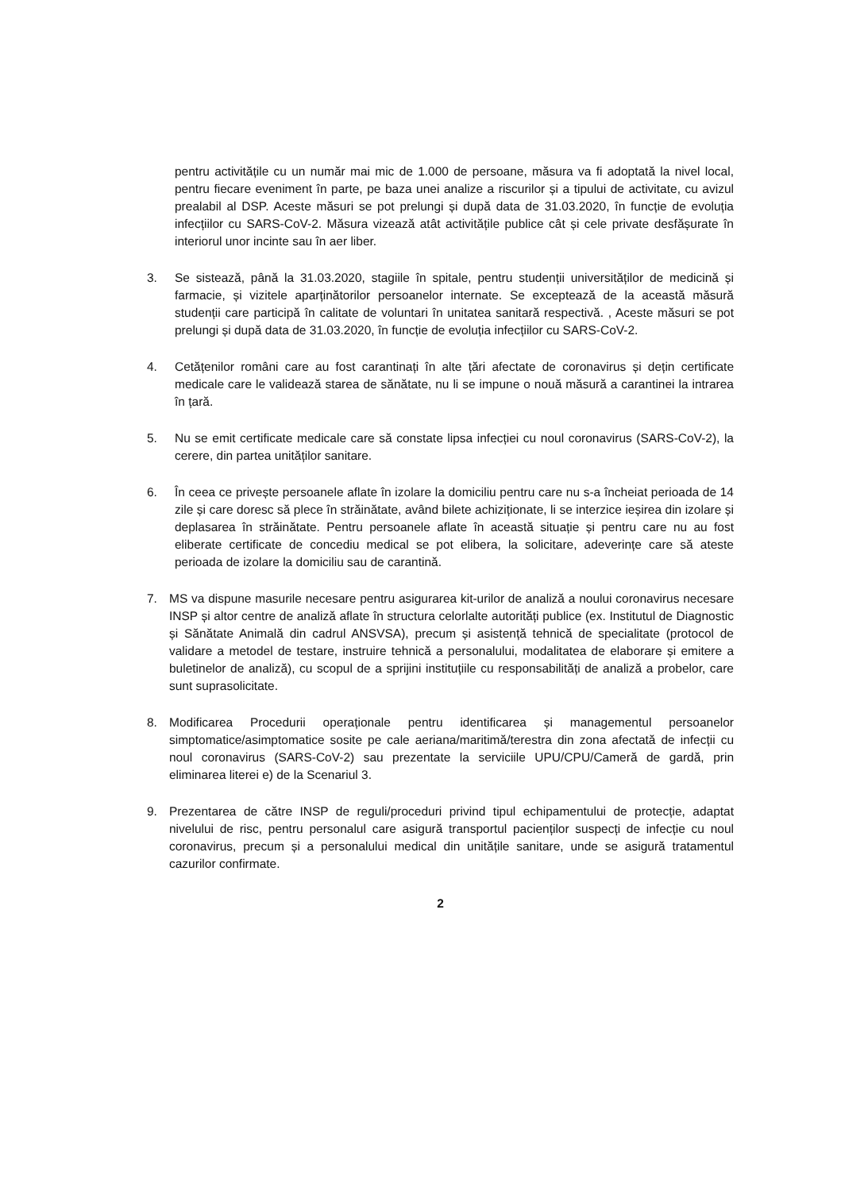pentru activitățile cu un număr mai mic de 1.000 de persoane, măsura va fi adoptată la nivel local, pentru fiecare eveniment în parte, pe baza unei analize a riscurilor și a tipului de activitate, cu avizul prealabil al DSP. Aceste măsuri se pot prelungi și după data de 31.03.2020, în funcție de evoluția infecțiilor cu SARS-CoV-2. Măsura vizează atât activitățile publice cât și cele private desfășurate în interiorul unor incinte sau în aer liber.
3. Se sistează, până la 31.03.2020, stagiile în spitale, pentru studenții universităților de medicină și farmacie, și vizitele aparținătorilor persoanelor internate. Se exceptează de la această măsură studenții care participă în calitate de voluntari în unitatea sanitară respectivă. , Aceste măsuri se pot prelungi și după data de 31.03.2020, în funcție de evoluția infecțiilor cu SARS-CoV-2.
4. Cetățenilor români care au fost carantinați în alte țări afectate de coronavirus și dețin certificate medicale care le validează starea de sănătate, nu li se impune o nouă măsură a carantinei la intrarea în țară.
5. Nu se emit certificate medicale care să constate lipsa infecției cu noul coronavirus (SARS-CoV-2), la cerere, din partea unităților sanitare.
6. În ceea ce privește persoanele aflate în izolare la domiciliu pentru care nu s-a încheiat perioada de 14 zile și care doresc să plece în străinătate, având bilete achiziționate, li se interzice ieșirea din izolare și deplasarea în străinătate. Pentru persoanele aflate în această situație și pentru care nu au fost eliberate certificate de concediu medical se pot elibera, la solicitare, adeverințe care să ateste perioada de izolare la domiciliu sau de carantină.
7. MS va dispune masurile necesare pentru asigurarea kit-urilor de analiză a noului coronavirus necesare INSP și altor centre de analiză aflate în structura celorlalte autorități publice (ex. Institutul de Diagnostic și Sănătate Animală din cadrul ANSVSA), precum și asistență tehnică de specialitate (protocol de validare a metodel de testare, instruire tehnică a personalului, modalitatea de elaborare și emitere a buletinelor de analiză), cu scopul de a sprijini instituțiile cu responsabilități de analiză a probelor, care sunt suprasolicitate.
8. Modificarea Procedurii operaționale pentru identificarea și managementul persoanelor simptomatice/asimptomatice sosite pe cale aeriana/maritimă/terestra din zona afectată de infecții cu noul coronavirus (SARS-CoV-2) sau prezentate la serviciile UPU/CPU/Cameră de gardă, prin eliminarea literei e) de la Scenariul 3.
9. Prezentarea de către INSP de reguli/proceduri privind tipul echipamentului de protecție, adaptat nivelului de risc, pentru personalul care asigură transportul pacienților suspecți de infecție cu noul coronavirus, precum și a personalului medical din unitățile sanitare, unde se asigură tratamentul cazurilor confirmate.
2